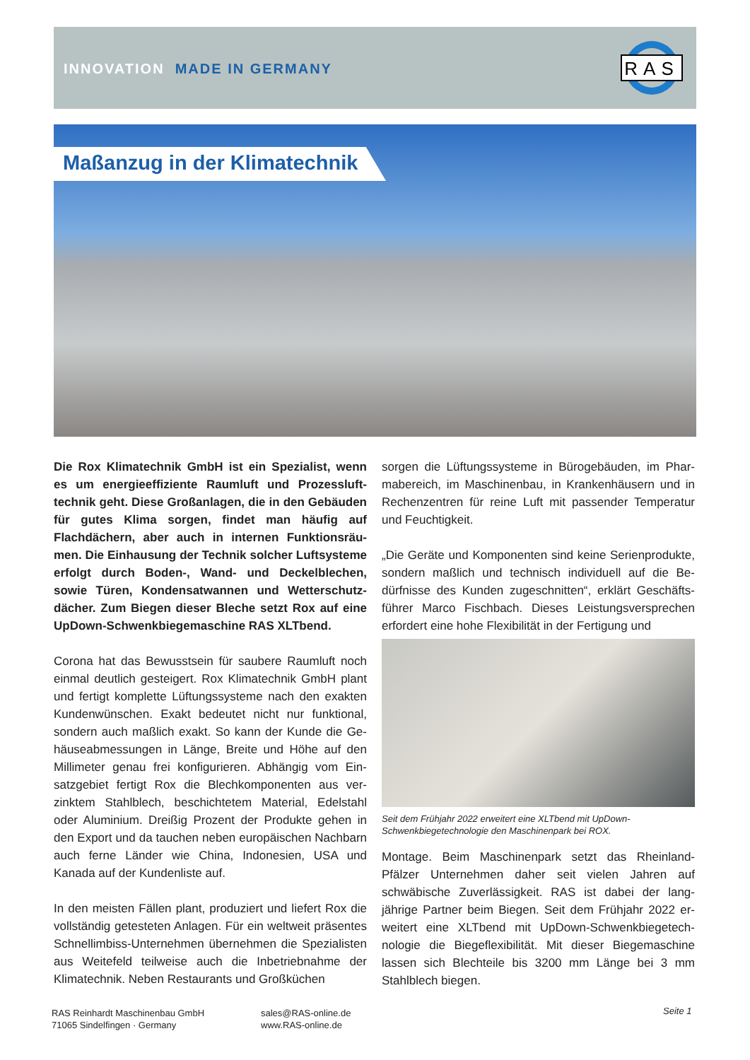INNOVATION MADE IN GERMANY
RAS
Maßanzug in der Klimatechnik
Die Rox Klimatechnik GmbH ist ein Spezialist, wenn es um energieeffiziente Raumluft und Prozessluft­technik geht. Diese Großanlagen, die in den Gebäu­den für gutes Klima sorgen, findet man häufig auf Flachdächern, aber auch in internen Funktionsräu­men. Die Einhausung der Technik solcher Luftsyste­me erfolgt durch Boden-, Wand- und Deckelblechen, sowie Türen, Kondensatwannen und Wetterschutz­dächer. Zum Biegen dieser Bleche setzt Rox auf eine UpDown-Schwenkbiegemaschine RAS XLTbend.
Corona hat das Bewusstsein für saubere Raumluft noch einmal deutlich gesteigert. Rox Klimatechnik GmbH plant und fertigt komplette Lüftungssysteme nach den exakten Kundenwünschen. Exakt bedeutet nicht nur funktional, sondern auch maßlich exakt. So kann der Kunde die Ge­häuseabmessungen in Länge, Breite und Höhe auf den Millimeter genau frei konfigurieren. Abhängig vom Ein­satzgebiet fertigt Rox die Blechkomponenten aus ver­zinktem Stahlblech, beschichtetem Material, Edelstahl oder Aluminium. Dreißig Prozent der Produkte gehen in den Export und da tauchen neben europäischen Nach­barn auch ferne Länder wie China, Indonesien, USA und Kanada auf der Kundenliste auf.
In den meisten Fällen plant, produziert und liefert Rox die vollständig getesteten Anlagen. Für ein weltweit präsen­tes Schnellimbiss-Unternehmen übernehmen die Spezi­alisten aus Weitefeld teilweise auch die Inbetriebnahme der Klimatechnik. Neben Restaurants und Großküchen
sorgen die Lüftungssysteme in Bürogebäuden, im Phar­mabereich, im Maschinenbau, in Krankenhäusern und in Rechenzentren für reine Luft mit passender Temperatur und Feuchtigkeit.
„Die Geräte und Komponenten sind keine Serienproduk­te, sondern maßlich und technisch individuell auf die Be­dürfnisse des Kunden zugeschnitten“, erklärt Geschäfts­führer Marco Fischbach. Dieses Leistungsversprechen erfordert eine hohe Flexibilität in der Fertigung und
Seit dem Frühjahr 2022 erweitert eine XLTbend mit UpDown-Schwenkbiegetechnologie den Maschinenpark bei ROX.
Montage. Beim Maschinenpark setzt das Rheinland-Pfälzer Unternehmen daher seit vielen Jahren auf schwäbische Zuverlässigkeit. RAS ist dabei der lang­jährige Partner beim Biegen. Seit dem Frühjahr 2022 er­weitert eine XLTbend mit UpDown-Schwenkbiegetech­nologie die Biegeflexibilität. Mit dieser Biegemaschine lassen sich Blechteile bis 3200 mm Länge bei 3 mm Stahlblech biegen.
RAS Reinhardt Maschinenbau GmbH
71065 Sindelfingen · Germany
sales@RAS-online.de
www.RAS-online.de
Seite 1